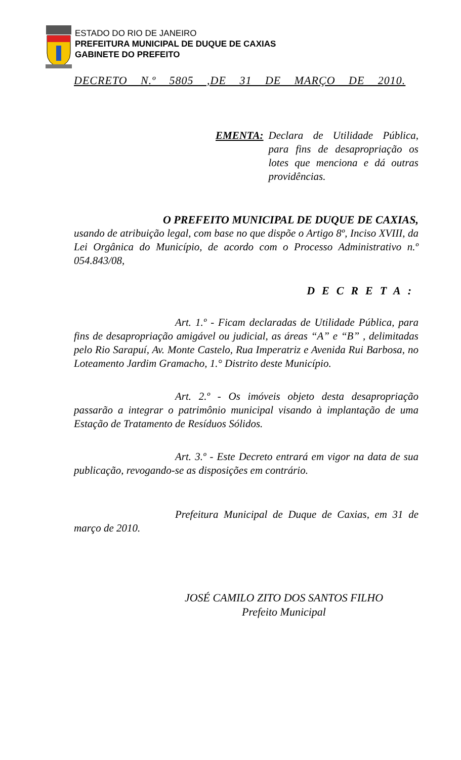ESTADO DO RIO DE JANEIRO
PREFEITURA MUNICIPAL DE DUQUE DE CAXIAS
GABINETE DO PREFEITO
DECRETO N.º 5805 ,DE 31 DE MARÇO DE 2010.
EMENTA: Declara de Utilidade Pública, para fins de desapropriação os lotes que menciona e dá outras providências.
O PREFEITO MUNICIPAL DE DUQUE DE CAXIAS,
usando de atribuição legal, com base no que dispõe o Artigo 8º, Inciso XVIII, da Lei Orgânica do Município, de acordo com o Processo Administrativo n.º 054.843/08,
DECRETA:
Art. 1.º - Ficam declaradas de Utilidade Pública, para fins de desapropriação amigável ou judicial, as áreas “A” e “B” , delimitadas pelo Rio Sarapuí, Av. Monte Castelo, Rua Imperatriz e Avenida Rui Barbosa, no Loteamento Jardim Gramacho, 1.° Distrito deste Município.
Art. 2.º - Os imóveis objeto desta desapropriação passarão a integrar o patrimônio municipal visando à implantação de uma Estação de Tratamento de Resíduos Sólidos.
Art. 3.º - Este Decreto entrará em vigor na data de sua publicação, revogando-se as disposições em contrário.
Prefeitura Municipal de Duque de Caxias, em 31 de março de 2010.
JOSÉ CAMILO ZITO DOS SANTOS FILHO
Prefeito Municipal